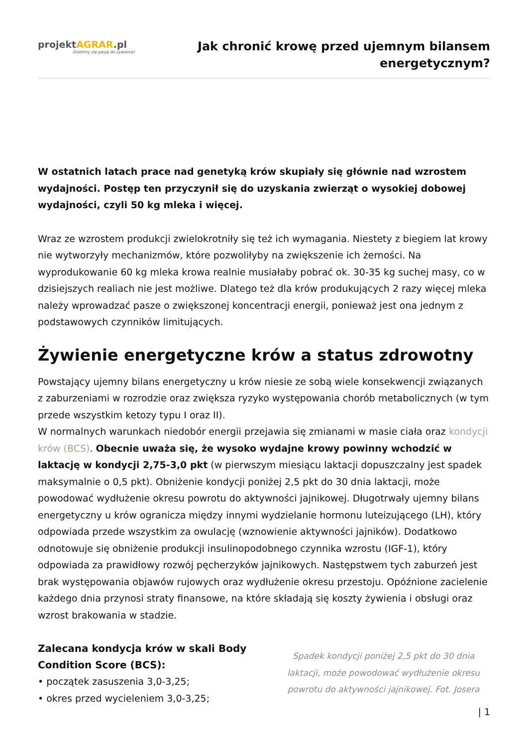projektAGRAR.pl
Dzielimy się pasją do żywienia!
Jak chronić krowę przed ujemnym bilansem
energetycznym?
W ostatnich latach prace nad genetyką krów skupiały się głównie nad wzrostem wydajności. Postęp ten przyczynił się do uzyskania zwierząt o wysokiej dobowej wydajności, czyli 50 kg mleka i więcej.
Wraz ze wzrostem produkcji zwielokrotniły się też ich wymagania. Niestety z biegiem lat krowy nie wytworzyły mechanizmów, które pozwoliłyby na zwiększenie ich żerności. Na wyprodukowanie 60 kg mleka krowa realnie musiałaby pobrać ok. 30-35 kg suchej masy, co w dzisiejszych realiach nie jest możliwe. Dlatego też dla krów produkujących 2 razy więcej mleka należy wprowadzać pasze o zwiększonej koncentracji energii, ponieważ jest ona jednym z podstawowych czynników limitujących.
Żywienie energetyczne krów a status zdrowotny
Powstający ujemny bilans energetyczny u krów niesie ze sobą wiele konsekwencji związanych z zaburzeniami w rozrodzie oraz zwiększa ryzyko występowania chorób metabolicznych (w tym przede wszystkim ketozy typu I oraz II).
W normalnych warunkach niedobór energii przejawia się zmianami w masie ciała oraz kondycji krów (BCS). Obecnie uważa się, że wysoko wydajne krowy powinny wchodzić w laktację w kondycji 2,75-3,0 pkt (w pierwszym miesiącu laktacji dopuszczalny jest spadek maksymalnie o 0,5 pkt). Obniżenie kondycji poniżej 2,5 pkt do 30 dnia laktacji, może powodować wydłużenie okresu powrotu do aktywności jajnikowej. Długotrwały ujemny bilans energetyczny u krów ogranicza między innymi wydzielanie hormonu luteizującego (LH), który odpowiada przede wszystkim za owulację (wznowienie aktywności jajników). Dodatkowo odnotowuje się obniżenie produkcji insulinopodobnego czynnika wzrostu (IGF-1), który odpowiada za prawidłowy rozwój pęcherzyków jajnikowych. Następstwem tych zaburzeń jest brak występowania objawów rujowych oraz wydłużenie okresu przestoju. Opóźnione zacielenie każdego dnia przynosi straty finansowe, na które składają się koszty żywienia i obsługi oraz wzrost brakowania w stadzie.
Zalecana kondycja krów w skali Body Condition Score (BCS):
• początek zasuszenia 3,0-3,25;
• okres przed wycieleniem 3,0-3,25;
Spadek kondycji poniżej 2,5 pkt do 30 dnia laktacji, może powodować wydłużenie okresu powrotu do aktywności jajnikowej. Fot. Josera
| 1